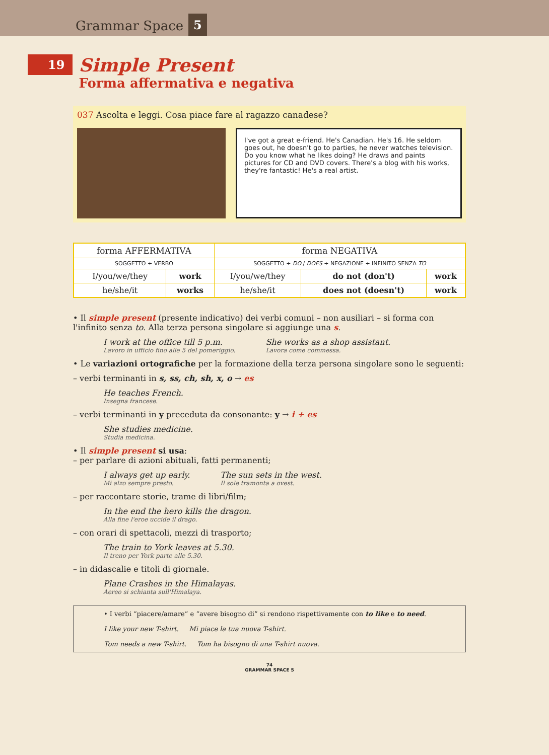Grammar Space 5
19
Simple Present
Forma affermativa e negativa
037 Ascolta e leggi. Cosa piace fare al ragazzo canadese?
I've got a great e-friend. He's Canadian. He's 16. He seldom goes out, he doesn't go to parties, he never watches television. Do you know what he likes doing? He draws and paints pictures for CD and DVD covers. There's a blog with his works, they're fantastic! He's a real artist.
| forma AFFERMATIVA | | forma NEGATIVA | | |
| --- | --- | --- | --- | --- |
| SOGGETTO + VERBO | | SOGGETTO + DO / DOES + NEGAZIONE + INFINITO SENZA TO | | |
| I/you/we/they | work | I/you/we/they | do not (don't) | work |
| he/she/it | works | he/she/it | does not (doesn't) | work |
• Il simple present (presente indicativo) dei verbi comuni – non ausiliari – si forma con l'infinito senza to. Alla terza persona singolare si aggiunge una s.
I work at the office till 5 p.m.
Lavoro in ufficio fino alle 5 del pomeriggio.
She works as a shop assistant.
Lavora come commessa.
• Le variazioni ortografiche per la formazione della terza persona singolare sono le seguenti:
– verbi terminanti in s, ss, ch, sh, x, o → es
He teaches French.
Insegna francese.
– verbi terminanti in y preceduta da consonante: y → i + es
She studies medicine.
Studia medicina.
• Il simple present si usa:
– per parlare di azioni abituali, fatti permanenti;
I always get up early.
Mi alzo sempre presto.
The sun sets in the west.
Il sole tramonta a ovest.
– per raccontare storie, trame di libri/film;
In the end the hero kills the dragon.
Alla fine l'eroe uccide il drago.
– con orari di spettacoli, mezzi di trasporto;
The train to York leaves at 5.30.
Il treno per York parte alle 5.30.
– in didascalie e titoli di giornale.
Plane Crashes in the Himalayas.
Aereo si schianta sull'Himalaya.
• I verbi “piacere/amare” e “avere bisogno di” si rendono rispettivamente con to like e to need.
I like your new T-shirt. Mi piace la tua nuova T-shirt.
Tom needs a new T-shirt. Tom ha bisogno di una T-shirt nuova.
74
GRAMMAR SPACE 5